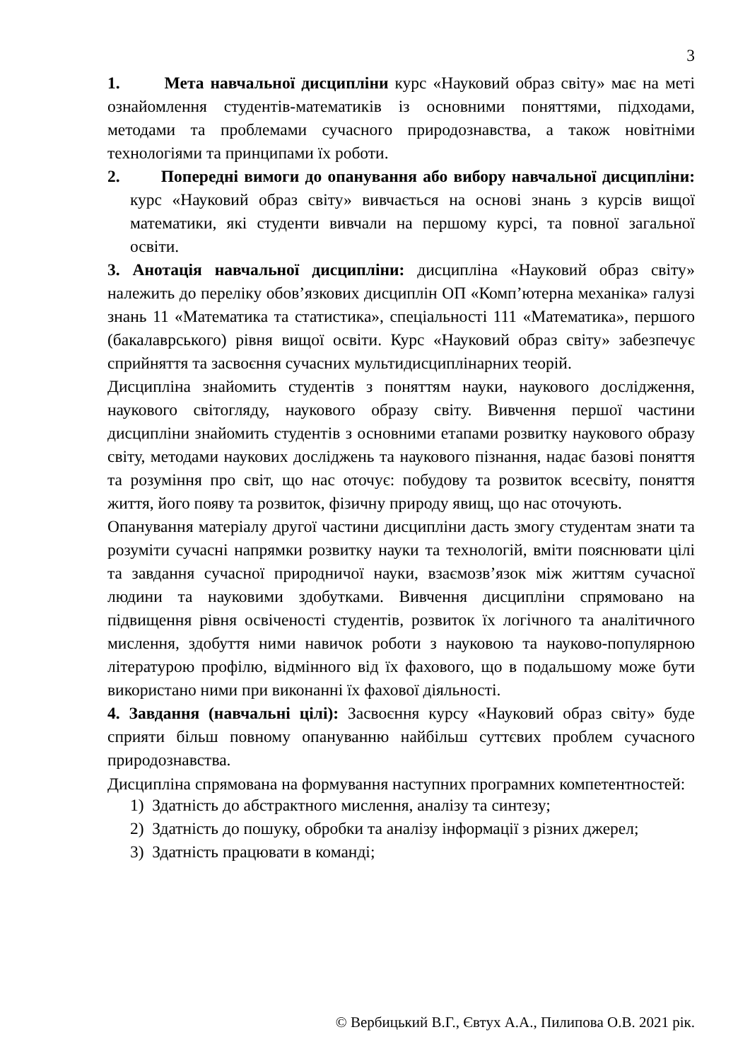3
1. Мета навчальної дисципліни курс «Науковий образ світу» має на меті ознайомлення студентів-математиків із основними поняттями, підходами, методами та проблемами сучасного природознавства, а також новітніми технологіями та принципами їх роботи.
2. Попередні вимоги до опанування або вибору навчальної дисципліни: курс «Науковий образ світу» вивчається на основі знань з курсів вищої математики, які студенти вивчали на першому курсі, та повної загальної освіти.
3. Анотація навчальної дисципліни: дисципліна «Науковий образ світу» належить до переліку обов’язкових дисциплін ОП «Комп’ютерна механіка» галузі знань 11 «Математика та статистика», спеціальності 111 «Математика», першого (бакалаврського) рівня вищої освіти. Курс «Науковий образ світу» забезпечує сприйняття та засвоєння сучасних мультидисциплінарних теорій.
Дисципліна знайомить студентів з поняттям науки, наукового дослідження, наукового світогляду, наукового образу світу. Вивчення першої частини дисципліни знайомить студентів з основними етапами розвитку наукового образу світу, методами наукових досліджень та наукового пізнання, надає базові поняття та розуміння про світ, що нас оточує: побудову та розвиток всесвіту, поняття життя, його появу та розвиток, фізичну природу явищ, що нас оточують.
Опанування матеріалу другої частини дисципліни дасть змогу студентам знати та розуміти сучасні напрямки розвитку науки та технологій, вміти пояснювати цілі та завдання сучасної природничої науки, взаємозв’язок між життям сучасної людини та науковими здобутками. Вивчення дисципліни спрямовано на підвищення рівня освіченості студентів, розвиток їх логічного та аналітичного мислення, здобуття ними навичок роботи з науковою та науково-популярною літературою профілю, відмінного від їх фахового, що в подальшому може бути використано ними при виконанні їх фахової діяльності.
4. Завдання (навчальні цілі): Засвоєння курсу «Науковий образ світу» буде сприяти більш повному опануванню найбільш суттєвих проблем сучасного природознавства.
Дисципліна спрямована на формування наступних програмних компетентностей:
1) Здатність до абстрактного мислення, аналізу та синтезу;
2) Здатність до пошуку, обробки та аналізу інформації з різних джерел;
3) Здатність працювати в команді;
© Вербицький В.Г., Євтух А.А., Пилипова О.В. 2021 рік.